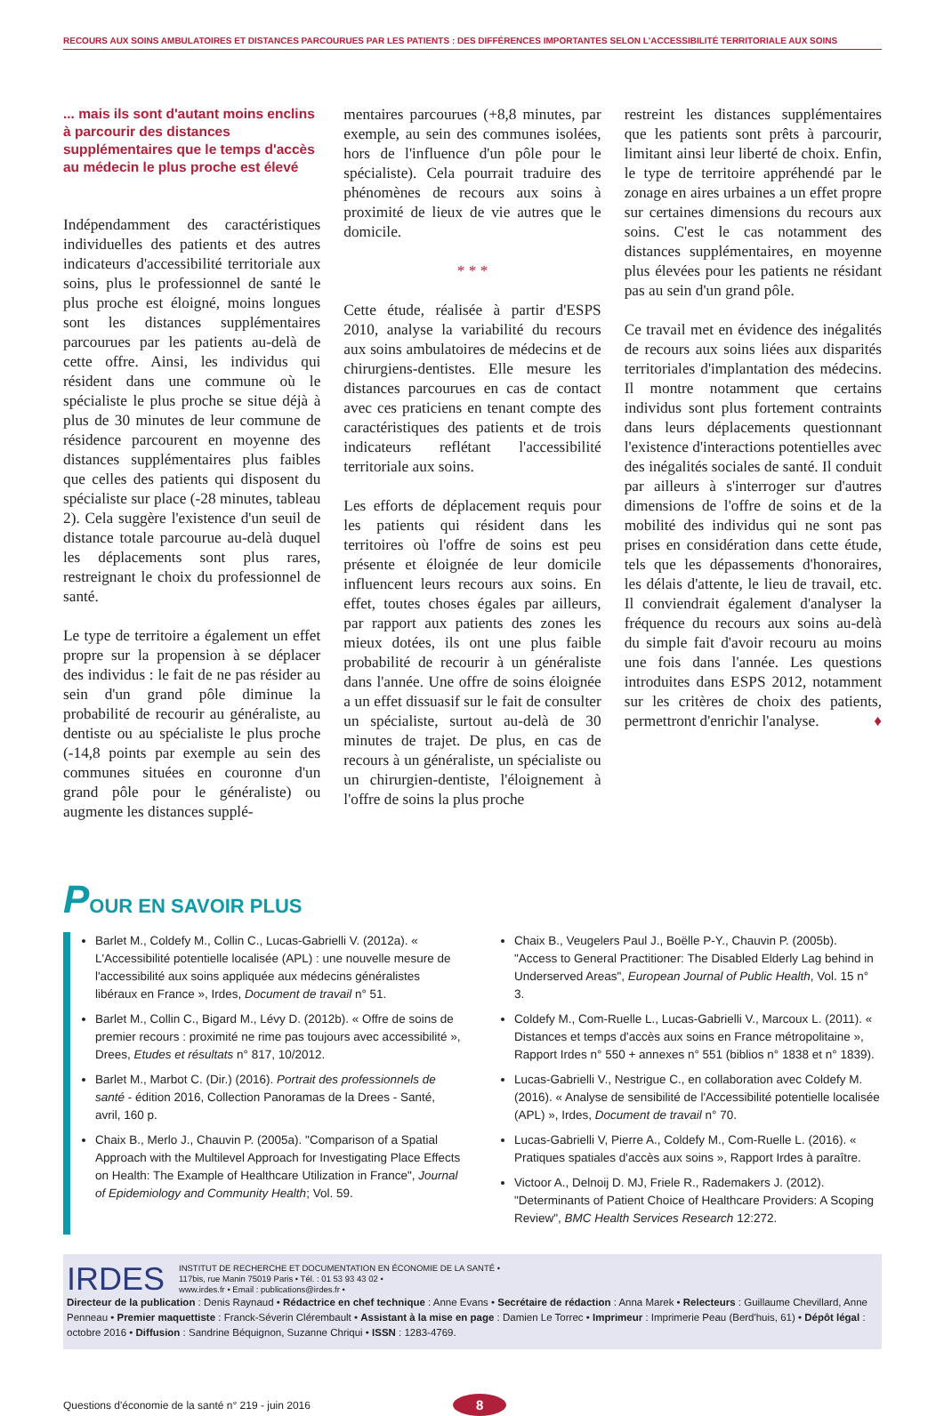RECOURS AUX SOINS AMBULATOIRES ET DISTANCES PARCOURUES PAR LES PATIENTS : DES DIFFÉRENCES IMPORTANTES SELON L'ACCESSIBILITÉ TERRITORIALE AUX SOINS
... mais ils sont d'autant moins enclins à parcourir des distances supplémentaires que le temps d'accès au médecin le plus proche est élevé
Indépendamment des caractéristiques individuelles des patients et des autres indicateurs d'accessibilité territoriale aux soins, plus le professionnel de santé le plus proche est éloigné, moins longues sont les distances supplémentaires parcourues par les patients au-delà de cette offre. Ainsi, les individus qui résident dans une commune où le spécialiste le plus proche se situe déjà à plus de 30 minutes de leur commune de résidence parcourent en moyenne des distances supplémentaires plus faibles que celles des patients qui disposent du spécialiste sur place (-28 minutes, tableau 2). Cela suggère l'existence d'un seuil de distance totale parcourue au-delà duquel les déplacements sont plus rares, restreignant le choix du professionnel de santé.
Le type de territoire a également un effet propre sur la propension à se déplacer des individus : le fait de ne pas résider au sein d'un grand pôle diminue la probabilité de recourir au généraliste, au dentiste ou au spécialiste le plus proche (-14,8 points par exemple au sein des communes situées en couronne d'un grand pôle pour le généraliste) ou augmente les distances supplé-
mentaires parcourues (+8,8 minutes, par exemple, au sein des communes isolées, hors de l'influence d'un pôle pour le spécialiste). Cela pourrait traduire des phénomènes de recours aux soins à proximité de lieux de vie autres que le domicile.
* * *
Cette étude, réalisée à partir d'ESPS 2010, analyse la variabilité du recours aux soins ambulatoires de médecins et de chirurgiens-dentistes. Elle mesure les distances parcourues en cas de contact avec ces praticiens en tenant compte des caractéristiques des patients et de trois indicateurs reflétant l'accessibilité territoriale aux soins.
Les efforts de déplacement requis pour les patients qui résident dans les territoires où l'offre de soins est peu présente et éloignée de leur domicile influencent leurs recours aux soins. En effet, toutes choses égales par ailleurs, par rapport aux patients des zones les mieux dotées, ils ont une plus faible probabilité de recourir à un généraliste dans l'année. Une offre de soins éloignée a un effet dissuasif sur le fait de consulter un spécialiste, surtout au-delà de 30 minutes de trajet. De plus, en cas de recours à un généraliste, un spécialiste ou un chirurgien-dentiste, l'éloignement à l'offre de soins la plus proche
restreint les distances supplémentaires que les patients sont prêts à parcourir, limitant ainsi leur liberté de choix. Enfin, le type de territoire appréhendé par le zonage en aires urbaines a un effet propre sur certaines dimensions du recours aux soins. C'est le cas notamment des distances supplémentaires, en moyenne plus élevées pour les patients ne résidant pas au sein d'un grand pôle.
Ce travail met en évidence des inégalités de recours aux soins liées aux disparités territoriales d'implantation des médecins. Il montre notamment que certains individus sont plus fortement contraints dans leurs déplacements questionnant l'existence d'interactions potentielles avec des inégalités sociales de santé. Il conduit par ailleurs à s'interroger sur d'autres dimensions de l'offre de soins et de la mobilité des individus qui ne sont pas prises en considération dans cette étude, tels que les dépassements d'honoraires, les délais d'attente, le lieu de travail, etc. Il conviendrait également d'analyser la fréquence du recours aux soins au-delà du simple fait d'avoir recouru au moins une fois dans l'année. Les questions introduites dans ESPS 2012, notamment sur les critères de choix des patients, permettront d'enrichir l'analyse. ♦
POUR EN SAVOIR PLUS
Barlet M., Coldefy M., Collin C., Lucas-Gabrielli V. (2012a). « L'Accessibilité potentielle localisée (APL) : une nouvelle mesure de l'accessibilité aux soins appliquée aux médecins généralistes libéraux en France », Irdes, Document de travail n° 51.
Barlet M., Collin C., Bigard M., Lévy D. (2012b). « Offre de soins de premier recours : proximité ne rime pas toujours avec accessibilité », Drees, Etudes et résultats n° 817, 10/2012.
Barlet M., Marbot C. (Dir.) (2016). Portrait des professionnels de santé - édition 2016, Collection Panoramas de la Drees - Santé, avril, 160 p.
Chaix B., Merlo J., Chauvin P. (2005a). "Comparison of a Spatial Approach with the Multilevel Approach for Investigating Place Effects on Health: The Example of Healthcare Utilization in France", Journal of Epidemiology and Community Health; Vol. 59.
Chaix B., Veugelers Paul J., Boëlle P-Y., Chauvin P. (2005b). "Access to General Practitioner: The Disabled Elderly Lag behind in Underserved Areas", European Journal of Public Health, Vol. 15 n° 3.
Coldefy M., Com-Ruelle L., Lucas-Gabrielli V., Marcoux L. (2011). « Distances et temps d'accès aux soins en France métropolitaine », Rapport Irdes n° 550 + annexes n° 551 (biblios n° 1838 et n° 1839).
Lucas-Gabrielli V., Nestrigue C., en collaboration avec Coldefy M. (2016). « Analyse de sensibilité de l'Accessibilité potentielle localisée (APL) », Irdes, Document de travail n° 70.
Lucas-Gabrielli V, Pierre A., Coldefy M., Com-Ruelle L. (2016). « Pratiques spatiales d'accès aux soins », Rapport Irdes à paraître.
Victoor A., Delnoij D. MJ, Friele R., Rademakers J. (2012). "Determinants of Patient Choice of Healthcare Providers: A Scoping Review", BMC Health Services Research 12:272.
IRDES
INSTITUT DE RECHERCHE ET DOCUMENTATION EN ÉCONOMIE DE LA SANTÉ •
117bis, rue Manin 75019 Paris • Tél. : 01 53 93 43 02 •
www.irdes.fr • Email : publications@irdes.fr •
Directeur de la publication : Denis Raynaud • Rédactrice en chef technique : Anne Evans • Secrétaire de rédaction : Anna Marek • Relecteurs : Guillaume Chevillard, Anne Penneau • Premier maquettiste : Franck-Séverin Clérembault • Assistant à la mise en page : Damien Le Torrec • Imprimeur : Imprimerie Peau (Berd'huis, 61) • Dépôt légal : octobre 2016 • Diffusion : Sandrine Béquignon, Suzanne Chriqui • ISSN : 1283-4769.
Questions d'économie de la santé n° 219 - juin 2016 8